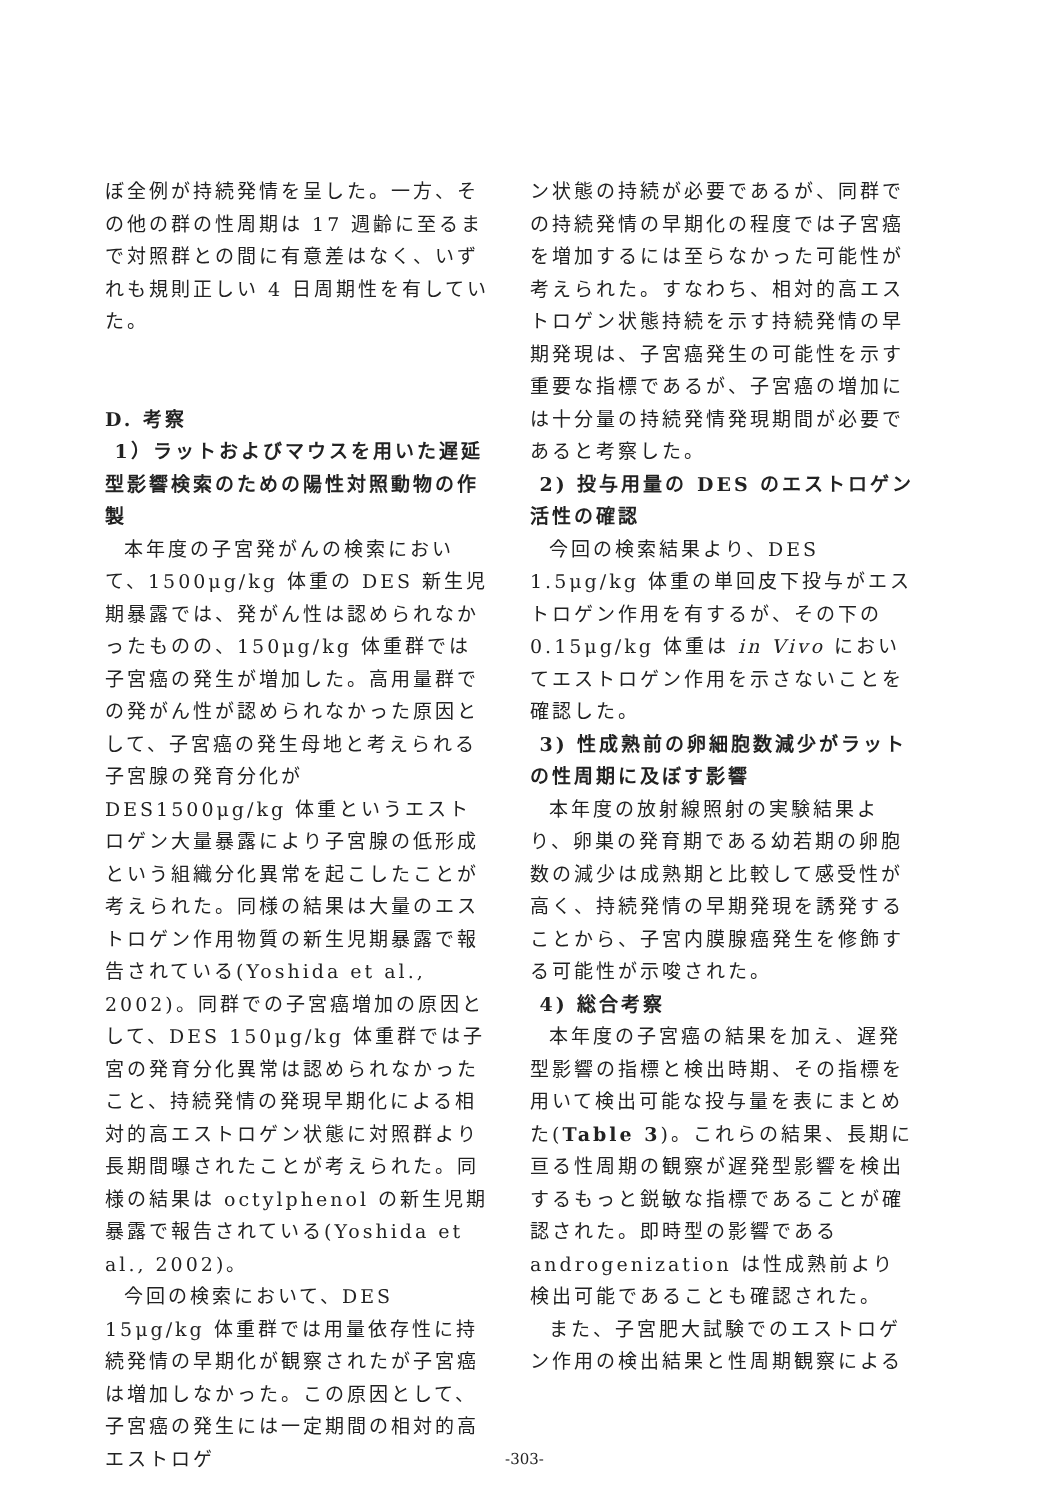ぼ全例が持続発情を呈した。一方、その他の群の性周期は 17 週齢に至るまで対照群との間に有意差はなく、いずれも規則正しい 4 日周期性を有していた。
D. 考察
1）ラットおよびマウスを用いた遅延型影響検索のための陽性対照動物の作製
本年度の子宮発がんの検索において、1500μg/kg 体重の DES 新生児期暴露では、発がん性は認められなかったものの、150μg/kg 体重群では子宮癌の発生が増加した。高用量群での発がん性が認められなかった原因として、子宮癌の発生母地と考えられる子宮腺の発育分化が DES1500μg/kg 体重というエストロゲン大量暴露により子宮腺の低形成という組織分化異常を起こしたことが考えられた。同様の結果は大量のエストロゲン作用物質の新生児期暴露で報告されている(Yoshida et al., 2002)。同群での子宮癌増加の原因として、DES 150μg/kg 体重群では子宮の発育分化異常は認められなかったこと、持続発情の発現早期化による相対的高エストロゲン状態に対照群より長期間曝されたことが考えられた。同様の結果は octylphenol の新生児期暴露で報告されている(Yoshida et al., 2002)。
今回の検索において、DES 15μg/kg 体重群では用量依存性に持続発情の早期化が観察されたが子宮癌は増加しなかった。この原因として、子宮癌の発生には一定期間の相対的高エストロゲ
ン状態の持続が必要であるが、同群での持続発情の早期化の程度では子宮癌を増加するには至らなかった可能性が考えられた。すなわち、相対的高エストロゲン状態持続を示す持続発情の早期発現は、子宮癌発生の可能性を示す重要な指標であるが、子宮癌の増加には十分量の持続発情発現期間が必要であると考察した。
2) 投与用量の DES のエストロゲン活性の確認
今回の検索結果より、DES 1.5μg/kg 体重の単回皮下投与がエストロゲン作用を有するが、その下の 0.15μg/kg 体重は in Vivo においてエストロゲン作用を示さないことを確認した。
3) 性成熟前の卵細胞数減少がラットの性周期に及ぼす影響
本年度の放射線照射の実験結果より、卵巣の発育期である幼若期の卵胞数の減少は成熟期と比較して感受性が高く、持続発情の早期発現を誘発することから、子宮内膜腺癌発生を修飾する可能性が示唆された。
4) 総合考察
本年度の子宮癌の結果を加え、遅発型影響の指標と検出時期、その指標を用いて検出可能な投与量を表にまとめた(Table 3)。これらの結果、長期に亘る性周期の観察が遅発型影響を検出するもっと鋭敏な指標であることが確認された。即時型の影響である androgenization は性成熟前より検出可能であることも確認された。
また、子宮肥大試験でのエストロゲン作用の検出結果と性周期観察による
-303-